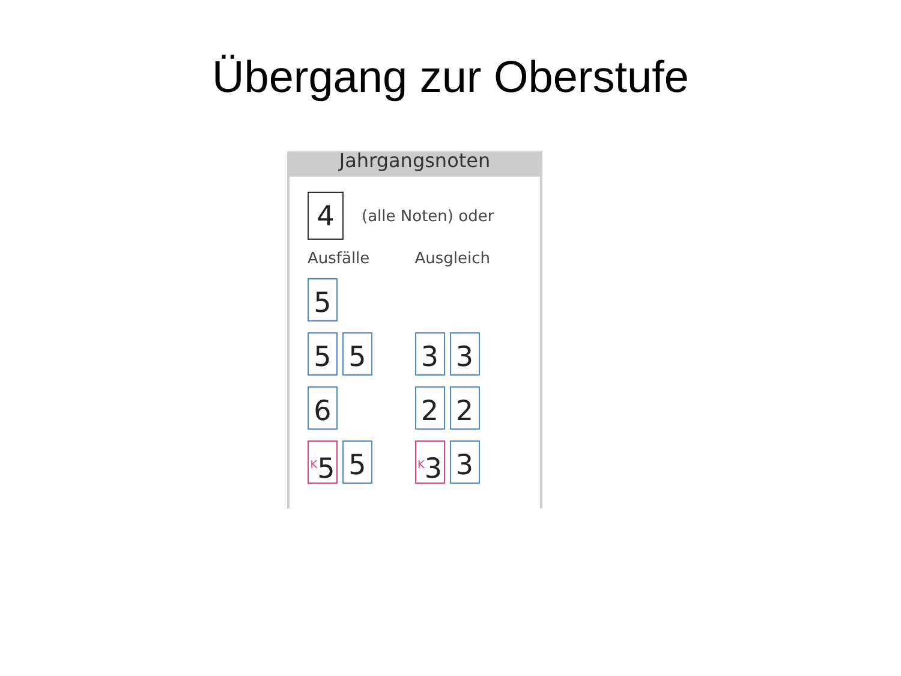Übergang zur Oberstufe
Jahrgangsnoten
4
(alle Noten) oder
Ausfälle Ausgleich
5
5 5
3 3
6
2 2
<sup>K</sup>5
5
<sup>K</sup>3
3